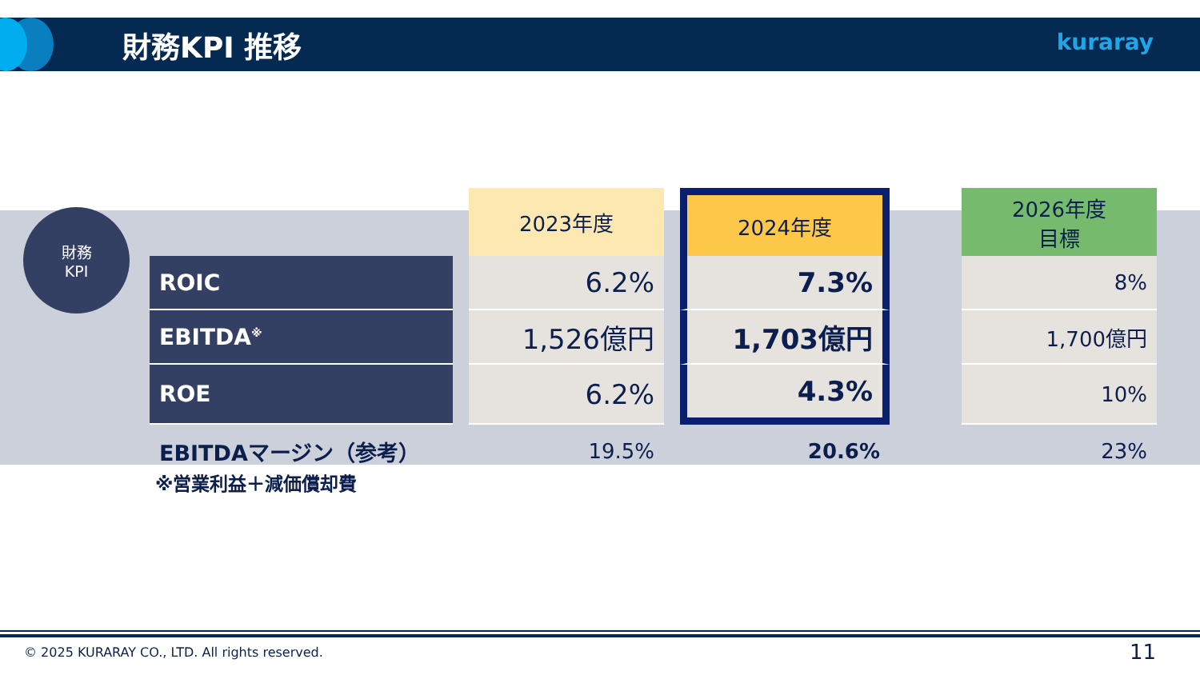財務KPI 推移 kuraray
財務
KPI
| | | 2023年度 | | 2024年度 | | 2026年度 目標 |
| ROIC | | 6.2% | | 7.3% | | 8% |
| EBITDA<sup>※</sup> | | 1,526億円 | | 1,703億円 | | 1,700億円 |
| ROE | | 6.2% | | 4.3% | | 10% |
| EBITDAマージン（参考） | | 19.5% | | 20.6% | | 23% |
※営業利益＋減価償却費
© 2025 KURARAY CO., LTD. All rights reserved.
11